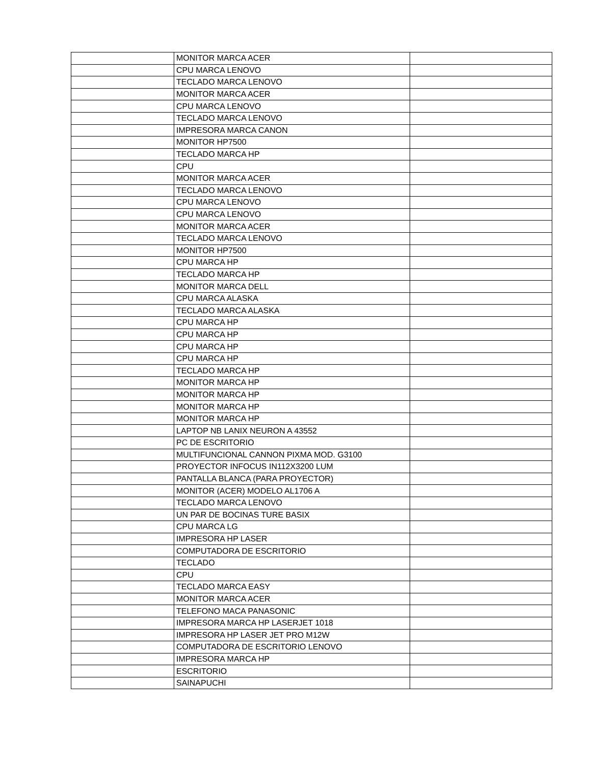| | MONITOR MARCA ACER | |
| | CPU MARCA LENOVO | |
| | TECLADO MARCA LENOVO | |
| | MONITOR MARCA ACER | |
| | CPU MARCA LENOVO | |
| | TECLADO MARCA LENOVO | |
| | IMPRESORA MARCA CANON | |
| | MONITOR HP7500 | |
| | TECLADO MARCA HP | |
| | CPU | |
| | MONITOR MARCA ACER | |
| | TECLADO MARCA LENOVO | |
| | CPU MARCA LENOVO | |
| | CPU MARCA LENOVO | |
| | MONITOR MARCA ACER | |
| | TECLADO MARCA LENOVO | |
| | MONITOR HP7500 | |
| | CPU MARCA HP | |
| | TECLADO MARCA HP | |
| | MONITOR MARCA DELL | |
| | CPU MARCA ALASKA | |
| | TECLADO MARCA ALASKA | |
| | CPU MARCA HP | |
| | CPU MARCA HP | |
| | CPU MARCA HP | |
| | CPU MARCA HP | |
| | TECLADO MARCA HP | |
| | MONITOR MARCA HP | |
| | MONITOR MARCA HP | |
| | MONITOR MARCA HP | |
| | MONITOR MARCA HP | |
| | LAPTOP NB LANIX NEURON A 43552 | |
| | PC DE ESCRITORIO | |
| | MULTIFUNCIONAL CANNON PIXMA MOD. G3100 | |
| | PROYECTOR INFOCUS IN112X3200 LUM | |
| | PANTALLA BLANCA (PARA PROYECTOR) | |
| | MONITOR (ACER) MODELO AL1706 A | |
| | TECLADO MARCA LENOVO | |
| | UN PAR DE BOCINAS TURE BASIX | |
| | CPU MARCA LG | |
| | IMPRESORA HP LASER | |
| | COMPUTADORA DE ESCRITORIO | |
| | TECLADO | |
| | CPU | |
| | TECLADO MARCA EASY | |
| | MONITOR MARCA ACER | |
| | TELEFONO MACA PANASONIC | |
| | IMPRESORA MARCA HP LASERJET 1018 | |
| | IMPRESORA HP LASER JET PRO M12W | |
| | COMPUTADORA DE ESCRITORIO LENOVO | |
| | IMPRESORA MARCA HP | |
| | ESCRITORIO | |
| | SAINAPUCHI | |